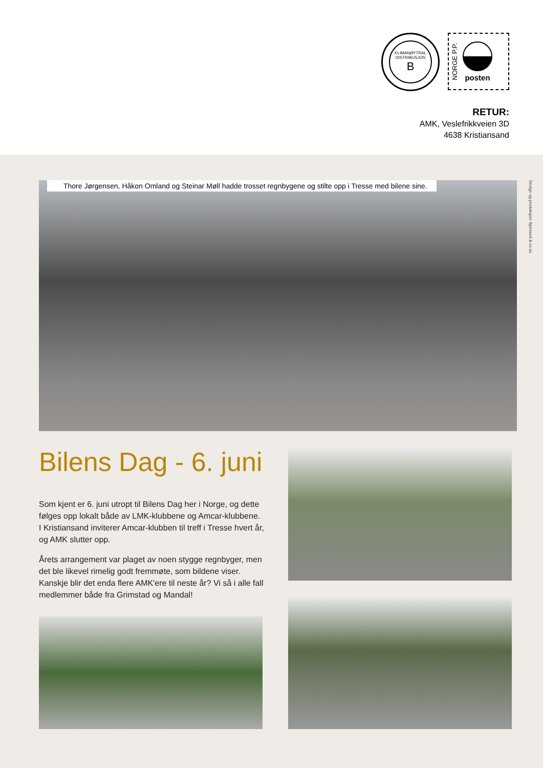KLIMANØYTRAL
DISTRIBUSJON
B
NORGE P.P.
posten
RETUR:
AMK, Veslefrikkveien 3D
4638 Kristiansand
Design og produksjon: Bjorvand & co as
Thore Jørgensen, Håkon Omland og Steinar Møll hadde trosset regnbygene og stilte opp i Tresse med bilene sine.
Bilens Dag - 6. juni
Som kjent er 6. juni utropt til Bilens Dag her i Norge, og dette følges opp lokalt både av LMK-klubbene og Amcar-klubbene. I Kristiansand inviterer Amcar-klubben til treff i Tresse hvert år, og AMK slutter opp.
Årets arrangement var plaget av noen stygge regnbyger, men det ble likevel rimelig godt fremmøte, som bildene viser. Kanskje blir det enda flere AMK'ere til neste år? Vi så i alle fall medlemmer både fra Grimstad og Mandal!